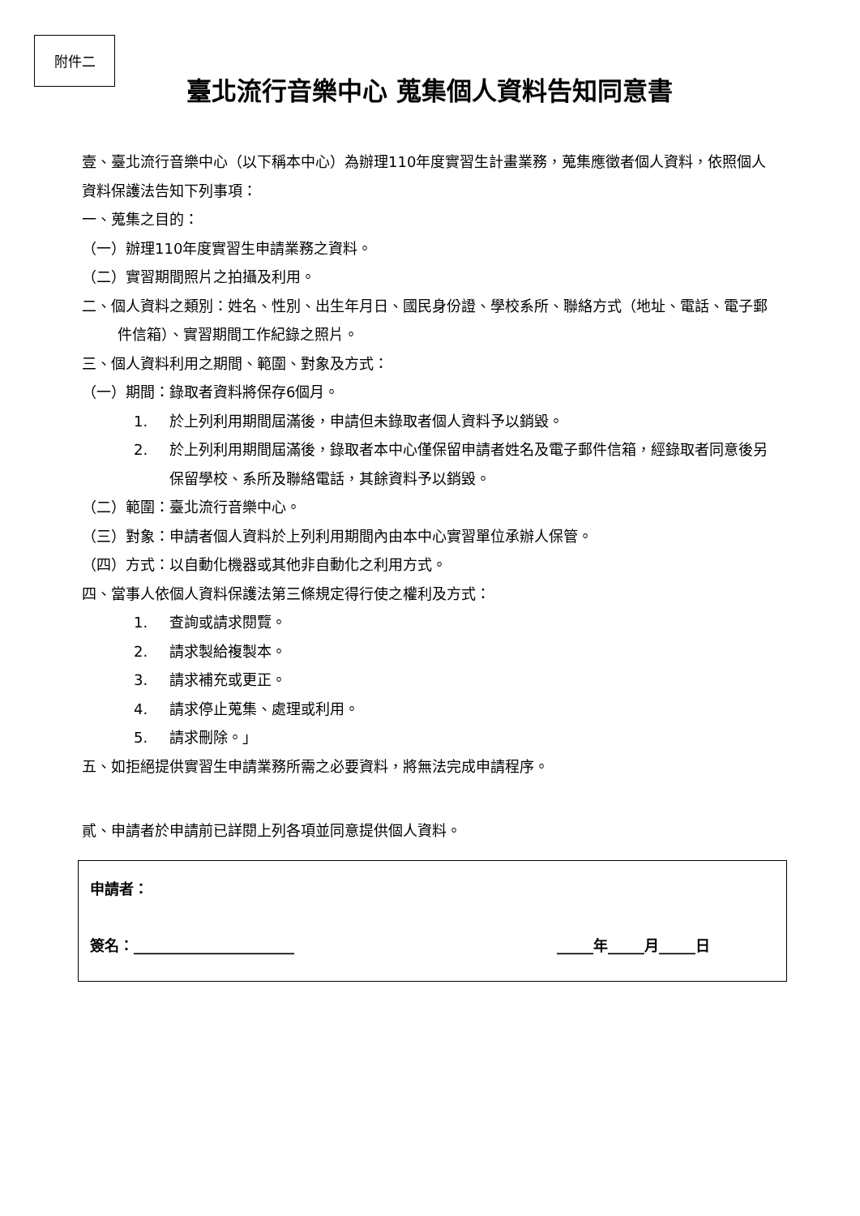附件二
臺北流行音樂中心 蒐集個人資料告知同意書
壹、臺北流行音樂中心（以下稱本中心）為辦理110年度實習生計畫業務，蒐集應徵者個人資料，依照個人資料保護法告知下列事項：
一、蒐集之目的：
（一）辦理110年度實習生申請業務之資料。
（二）實習期間照片之拍攝及利用。
二、個人資料之類別：姓名、性別、出生年月日、國民身份證、學校系所、聯絡方式（地址、電話、電子郵件信箱）、實習期間工作紀錄之照片。
三、個人資料利用之期間、範圍、對象及方式：
（一）期間：錄取者資料將保存6個月。
1. 於上列利用期間屆滿後，申請但未錄取者個人資料予以銷毀。
2. 於上列利用期間屆滿後，錄取者本中心僅保留申請者姓名及電子郵件信箱，經錄取者同意後另保留學校、系所及聯絡電話，其餘資料予以銷毀。
（二）範圍：臺北流行音樂中心。
（三）對象：申請者個人資料於上列利用期間內由本中心實習單位承辦人保管。
（四）方式：以自動化機器或其他非自動化之利用方式。
四、當事人依個人資料保護法第三條規定得行使之權利及方式：
1. 查詢或請求閱覽。
2. 請求製給複製本。
3. 請求補充或更正。
4. 請求停止蒐集、處理或利用。
5. 請求刪除。」
五、如拒絕提供實習生申請業務所需之必要資料，將無法完成申請程序。
貳、申請者於申請前已詳閱上列各項並同意提供個人資料。
申請者：
簽名：______________________ _____年_____月_____日